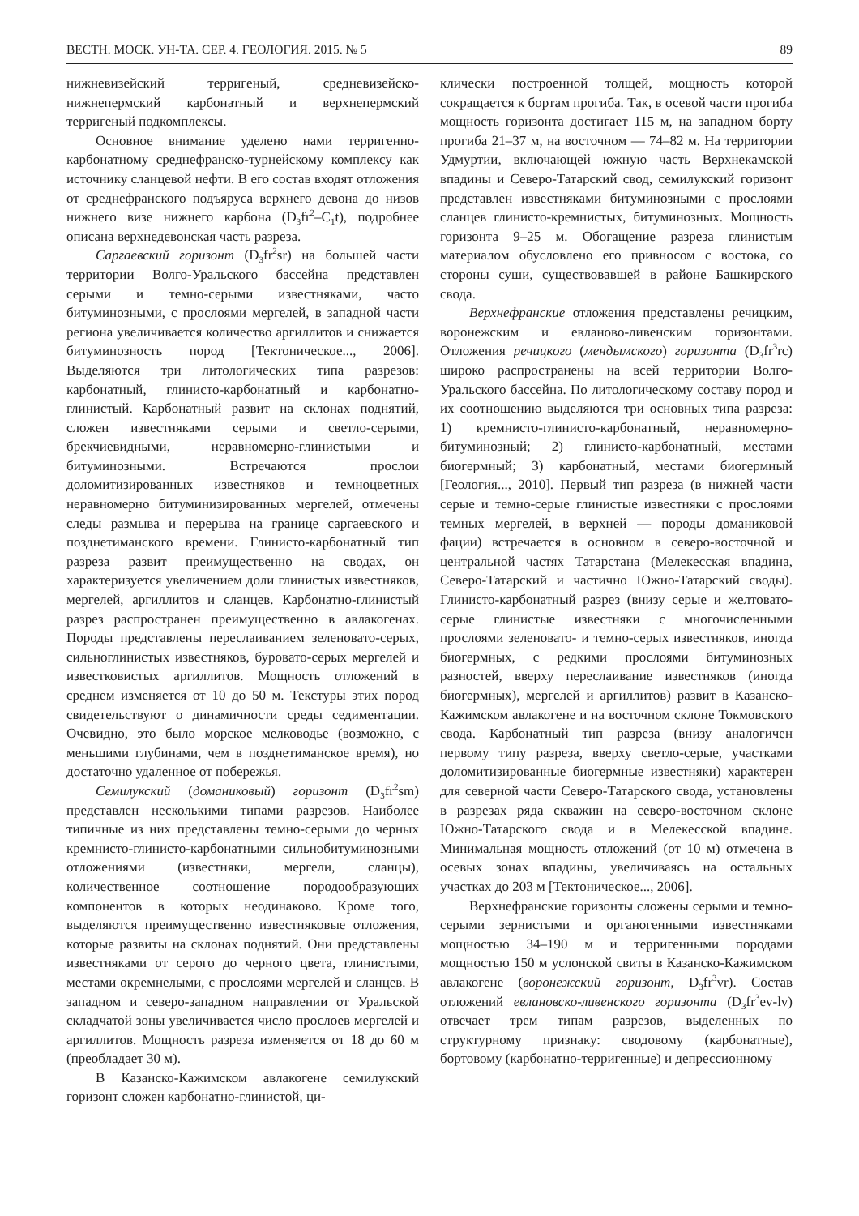ВЕСТН. МОСК. УН-ТА. СЕР. 4. ГЕОЛОГИЯ. 2015. № 5 89
нижневизейский терригеный, средневизейско-нижнепермский карбонатный и верхнепермский терригеный подкомплексы.
Основное внимание уделено нами терригенно-карбонатному среднефранско-турнейскому комплексу как источнику сланцевой нефти. В его состав входят отложения от среднефранского подъяруса верхнего девона до низов нижнего визе нижнего карбона (D<sub>3</sub>fr<sup>2</sup>–C<sub>1</sub>t), подробнее описана верхнедевонская часть разреза.
Саргаевский горизонт (D<sub>3</sub>fr<sup>2</sup>sr) на большей части территории Волго-Уральского бассейна представлен серыми и темно-серыми известняками, часто битуминозными, с прослоями мергелей, в западной части региона увеличивается количество аргиллитов и снижается битуминозность пород [Тектоническое..., 2006]. Выделяются три литологических типа разрезов: карбонатный, глинисто-карбонатный и карбонатно-глинистый. Карбонатный развит на склонах поднятий, сложен известняками серыми и светло-серыми, брекчиевидными, неравномерно-глинистыми и битуминозными. Встречаются прослои доломитизированных известняков и темноцветных неравномерно битуминизированных мергелей, отмечены следы размыва и перерыва на границе саргаевского и позднетиманского времени. Глинисто-карбонатный тип разреза развит преимущественно на сводах, он характеризуется увеличением доли глинистых известняков, мергелей, аргиллитов и сланцев. Карбонатно-глинистый разрез распространен преимущественно в авлакогенах. Породы представлены переслаиванием зеленовато-серых, сильноглинистых известняков, буровато-серых мергелей и известковистых аргиллитов. Мощность отложений в среднем изменяется от 10 до 50 м. Текстуры этих пород свидетельствуют о динамичности среды седиментации. Очевидно, это было морское мелководье (возможно, с меньшими глубинами, чем в позднетиманское время), но достаточно удаленное от побережья.
Семилукский (доманиковый) горизонт (D<sub>3</sub>fr<sup>2</sup>sm) представлен несколькими типами разрезов. Наиболее типичные из них представлены темно-серыми до черных кремнисто-глинисто-карбонатными сильнобитуминозными отложениями (известняки, мергели, сланцы), количественное соотношение породообразующих компонентов в которых неодинаково. Кроме того, выделяются преимущественно известняковые отложения, которые развиты на склонах поднятий. Они представлены известняками от серого до черного цвета, глинистыми, местами окремнелыми, с прослоями мергелей и сланцев. В западном и северо-западном направлении от Уральской складчатой зоны увеличивается число прослоев мергелей и аргиллитов. Мощность разреза изменяется от 18 до 60 м (преобладает 30 м).
В Казанско-Кажимском авлакогене семилукский горизонт сложен карбонатно-глинистой, ци-
клически построенной толщей, мощность которой сокращается к бортам прогиба. Так, в осевой части прогиба мощность горизонта достигает 115 м, на западном борту прогиба 21–37 м, на восточном — 74–82 м. На территории Удмуртии, включающей южную часть Верхнекамской впадины и Северо-Татарский свод, семилукский горизонт представлен известняками битуминозными с прослоями сланцев глинисто-кремнистых, битуминозных. Мощность горизонта 9–25 м. Обогащение разреза глинистым материалом обусловлено его привносом с востока, со стороны суши, существовавшей в районе Башкирского свода.
Верхнефранские отложения представлены речицким, воронежским и евланово-ливенским горизонтами. Отложения речицкого (мендымского) горизонта (D<sub>3</sub>fr<sup>3</sup>rc) широко распространены на всей территории Волго-Уральского бассейна. По литологическому составу пород и их соотношению выделяются три основных типа разреза: 1) кремнисто-глинисто-карбонатный, неравномерно-битуминозный; 2) глинисто-карбонатный, местами биогермный; 3) карбонатный, местами биогермный [Геология..., 2010]. Первый тип разреза (в нижней части серые и темно-серые глинистые известняки с прослоями темных мергелей, в верхней — породы доманиковой фации) встречается в основном в северо-восточной и центральной частях Татарстана (Мелекесская впадина, Северо-Татарский и частично Южно-Татарский своды). Глинисто-карбонатный разрез (внизу серые и желтовато-серые глинистые известняки с многочисленными прослоями зеленовато- и темно-серых известняков, иногда биогермных, с редкими прослоями битуминозных разностей, вверху переслаивание известняков (иногда биогермных), мергелей и аргиллитов) развит в Казанско-Кажимском авлакогене и на восточном склоне Токмовского свода. Карбонатный тип разреза (внизу аналогичен первому типу разреза, вверху светло-серые, участками доломитизированные биогермные известняки) характерен для северной части Северо-Татарского свода, установлены в разрезах ряда скважин на северо-восточном склоне Южно-Татарского свода и в Мелекесской впадине. Минимальная мощность отложений (от 10 м) отмечена в осевых зонах впадины, увеличиваясь на остальных участках до 203 м [Тектоническое..., 2006].
Верхнефранские горизонты сложены серыми и темно-серыми зернистыми и органогенными известняками мощностью 34–190 м и терригенными породами мощностью 150 м услонской свиты в Казанско-Кажимском авлакогене (воронежский горизонт, D<sub>3</sub>fr<sup>3</sup>vr). Состав отложений евлановско-ливенского горизонта (D<sub>3</sub>fr<sup>3</sup>ev-lv) отвечает трем типам разрезов, выделенных по структурному признаку: сводовому (карбонатные), бортовому (карбонатно-терригенные) и депрессионному